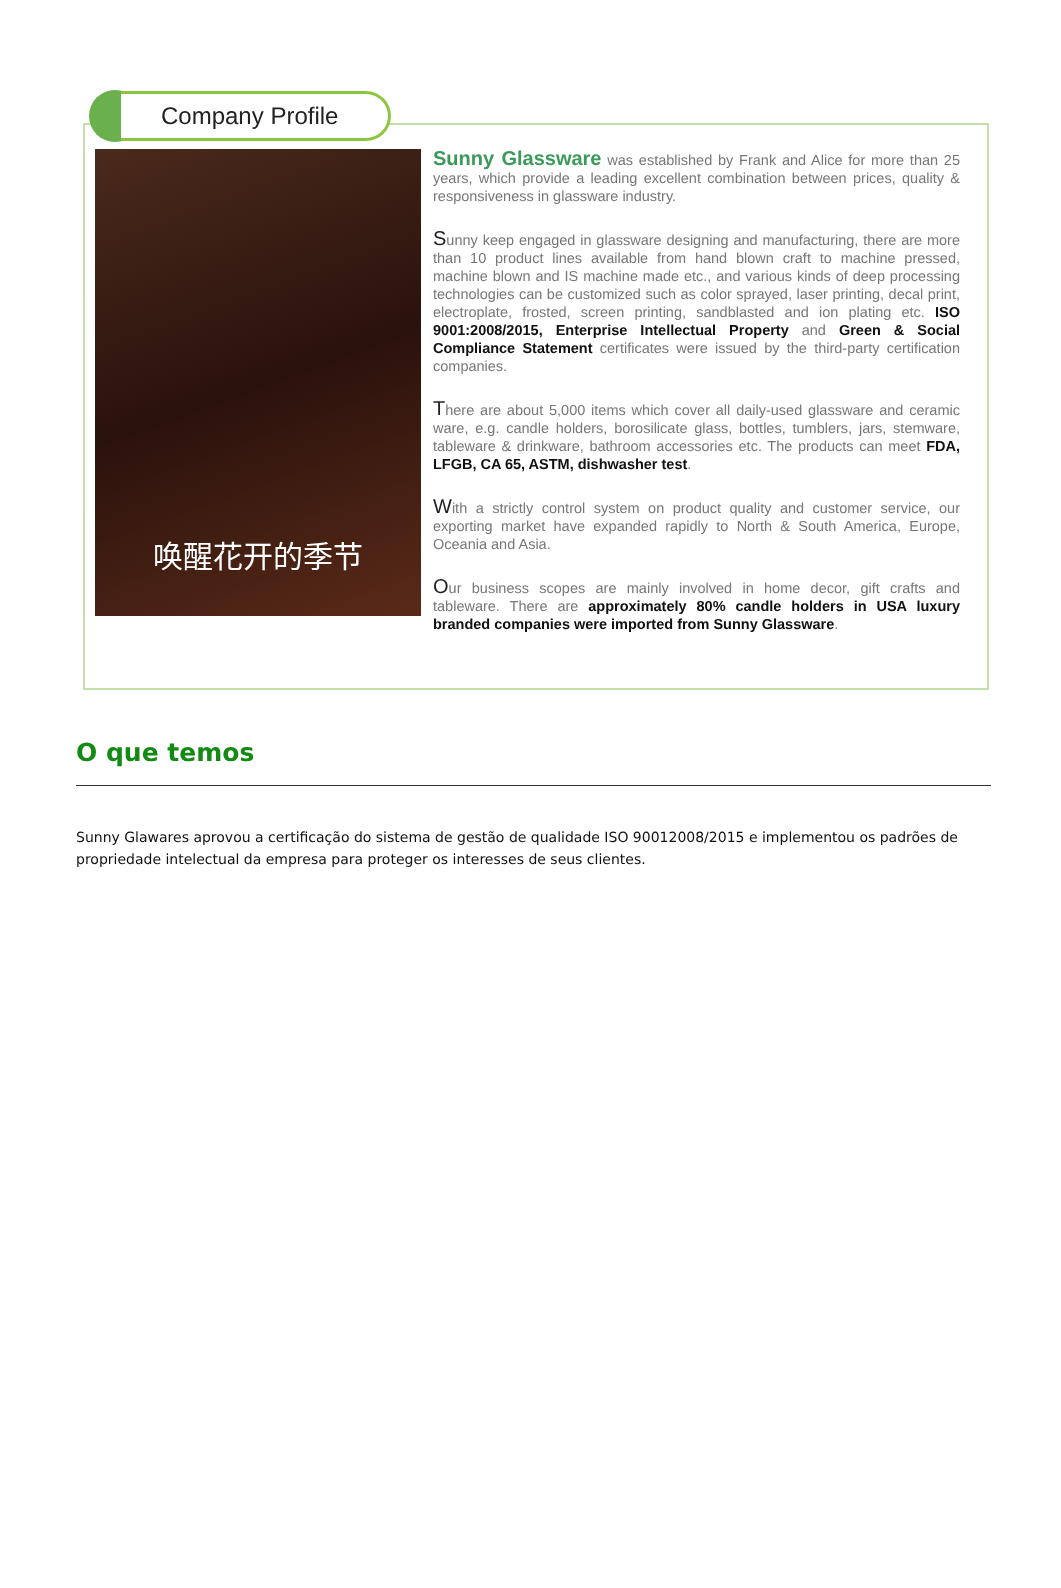Company Profile
唤醒花开的季节
Sunny Glassware was established by Frank and Alice for more than 25 years, which provide a leading excellent combination between prices, quality & responsiveness in glassware industry.
Sunny keep engaged in glassware designing and manufacturing, there are more than 10 product lines available from hand blown craft to machine pressed, machine blown and IS machine made etc., and various kinds of deep processing technologies can be customized such as color sprayed, laser printing, decal print, electroplate, frosted, screen printing, sandblasted and ion plating etc. ISO 9001:2008/2015, Enterprise Intellectual Property and Green & Social Compliance Statement certificates were issued by the third-party certification companies.
There are about 5,000 items which cover all daily-used glassware and ceramic ware, e.g. candle holders, borosilicate glass, bottles, tumblers, jars, stemware, tableware & drinkware, bathroom accessories etc. The products can meet FDA, LFGB, CA 65, ASTM, dishwasher test.
With a strictly control system on product quality and customer service, our exporting market have expanded rapidly to North & South America, Europe, Oceania and Asia.
Our business scopes are mainly involved in home decor, gift crafts and tableware. There are approximately 80% candle holders in USA luxury branded companies were imported from Sunny Glassware.
O que temos
Sunny Glawares aprovou a certificação do sistema de gestão de qualidade ISO 90012008/2015 e implementou os padrões de propriedade intelectual da empresa para proteger os interesses de seus clientes.